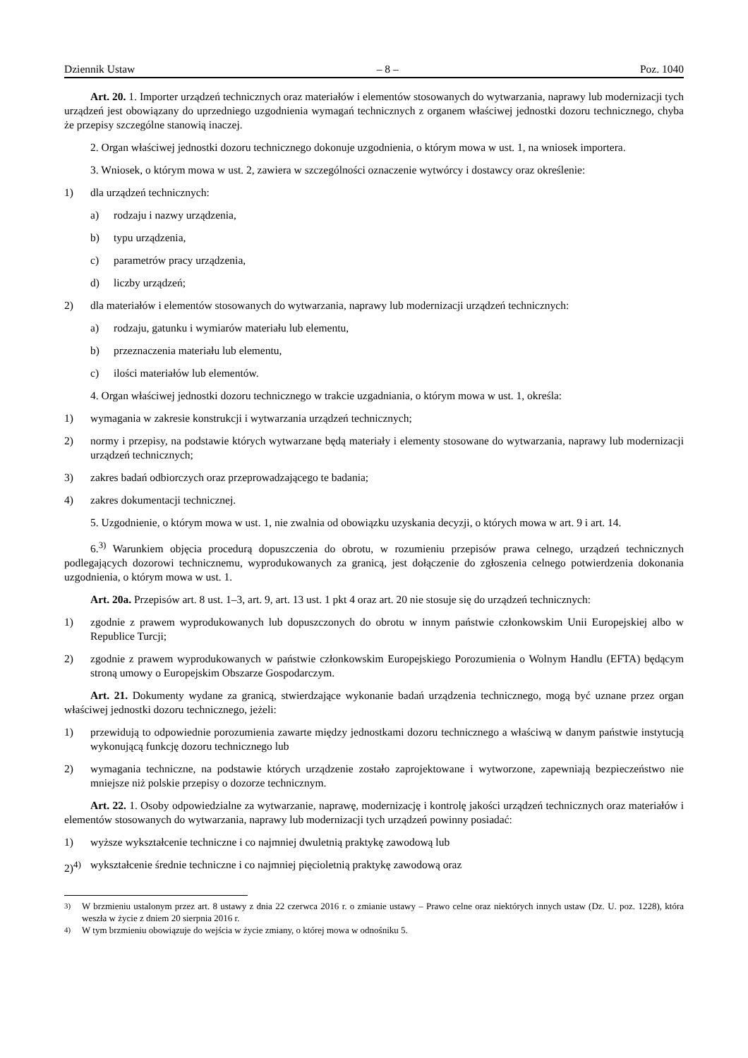Dziennik Ustaw – 8 – Poz. 1040
Art. 20. 1. Importer urządzeń technicznych oraz materiałów i elementów stosowanych do wytwarzania, naprawy lub modernizacji tych urządzeń jest obowiązany do uprzedniego uzgodnienia wymagań technicznych z organem właściwej jednostki dozoru technicznego, chyba że przepisy szczególne stanowią inaczej.
2. Organ właściwej jednostki dozoru technicznego dokonuje uzgodnienia, o którym mowa w ust. 1, na wniosek importera.
3. Wniosek, o którym mowa w ust. 2, zawiera w szczególności oznaczenie wytwórcy i dostawcy oraz określenie:
1) dla urządzeń technicznych:
a) rodzaju i nazwy urządzenia,
b) typu urządzenia,
c) parametrów pracy urządzenia,
d) liczby urządzeń;
2) dla materiałów i elementów stosowanych do wytwarzania, naprawy lub modernizacji urządzeń technicznych:
a) rodzaju, gatunku i wymiarów materiału lub elementu,
b) przeznaczenia materiału lub elementu,
c) ilości materiałów lub elementów.
4. Organ właściwej jednostki dozoru technicznego w trakcie uzgadniania, o którym mowa w ust. 1, określa:
1) wymagania w zakresie konstrukcji i wytwarzania urządzeń technicznych;
2) normy i przepisy, na podstawie których wytwarzane będą materiały i elementy stosowane do wytwarzania, naprawy lub modernizacji urządzeń technicznych;
3) zakres badań odbiorczych oraz przeprowadzającego te badania;
4) zakres dokumentacji technicznej.
5. Uzgodnienie, o którym mowa w ust. 1, nie zwalnia od obowiązku uzyskania decyzji, o których mowa w art. 9 i art. 14.
6.<sup>3)</sup> Warunkiem objęcia procedurą dopuszczenia do obrotu, w rozumieniu przepisów prawa celnego, urządzeń technicznych podlegających dozorowi technicznemu, wyprodukowanych za granicą, jest dołączenie do zgłoszenia celnego potwierdzenia dokonania uzgodnienia, o którym mowa w ust. 1.
Art. 20a. Przepisów art. 8 ust. 1–3, art. 9, art. 13 ust. 1 pkt 4 oraz art. 20 nie stosuje się do urządzeń technicznych:
1) zgodnie z prawem wyprodukowanych lub dopuszczonych do obrotu w innym państwie członkowskim Unii Europejskiej albo w Republice Turcji;
2) zgodnie z prawem wyprodukowanych w państwie członkowskim Europejskiego Porozumienia o Wolnym Handlu (EFTA) będącym stroną umowy o Europejskim Obszarze Gospodarczym.
Art. 21. Dokumenty wydane za granicą, stwierdzające wykonanie badań urządzenia technicznego, mogą być uznane przez organ właściwej jednostki dozoru technicznego, jeżeli:
1) przewidują to odpowiednie porozumienia zawarte między jednostkami dozoru technicznego a właściwą w danym państwie instytucją wykonującą funkcję dozoru technicznego lub
2) wymagania techniczne, na podstawie których urządzenie zostało zaprojektowane i wytworzone, zapewniają bezpieczeństwo nie mniejsze niż polskie przepisy o dozorze technicznym.
Art. 22. 1. Osoby odpowiedzialne za wytwarzanie, naprawę, modernizację i kontrolę jakości urządzeń technicznych oraz materiałów i elementów stosowanych do wytwarzania, naprawy lub modernizacji tych urządzeń powinny posiadać:
1) wyższe wykształcenie techniczne i co najmniej dwuletnią praktykę zawodową lub
2)<sup>4)</sup> wykształcenie średnie techniczne i co najmniej pięcioletnią praktykę zawodową oraz
<sup>3)</sup> W brzmieniu ustalonym przez art. 8 ustawy z dnia 22 czerwca 2016 r. o zmianie ustawy – Prawo celne oraz niektórych innych ustaw (Dz. U. poz. 1228), która weszła w życie z dniem 20 sierpnia 2016 r.
<sup>4)</sup> W tym brzmieniu obowiązuje do wejścia w życie zmiany, o której mowa w odnośniku 5.